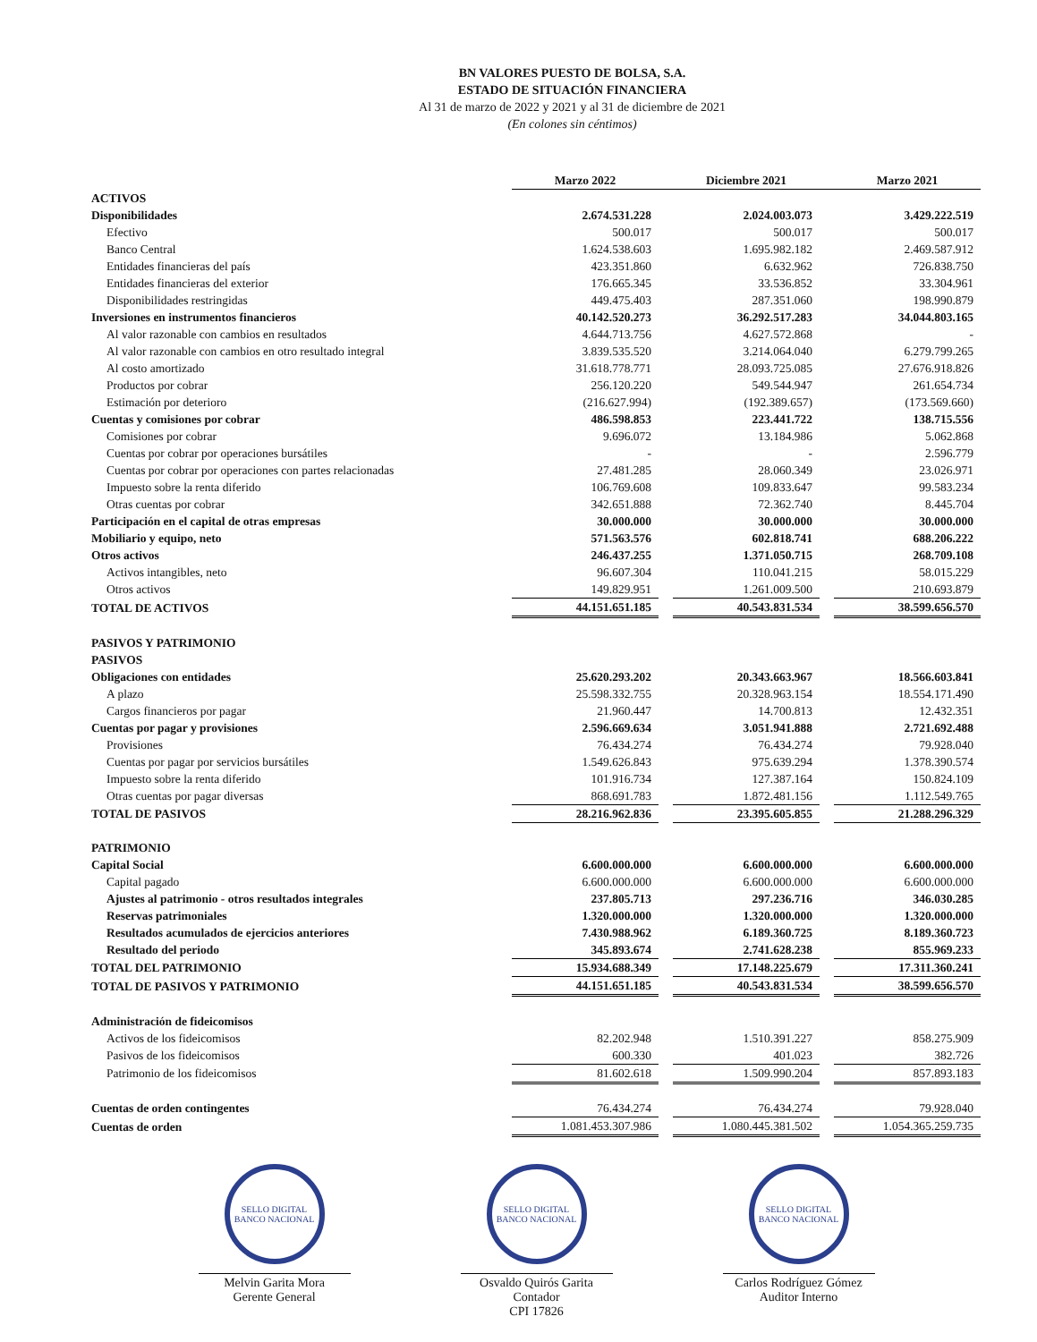BN VALORES PUESTO DE BOLSA, S.A.
ESTADO DE SITUACIÓN FINANCIERA
Al 31 de marzo de 2022 y 2021 y al 31 de diciembre de 2021
(En colones sin céntimos)
| | Marzo 2022 | | Diciembre 2021 | | Marzo 2021 |
| ACTIVOS | | | | | |
| Disponibilidades | 2.674.531.228 | | 2.024.003.073 | | 3.429.222.519 |
| Efectivo | 500.017 | | 500.017 | | 500.017 |
| Banco Central | 1.624.538.603 | | 1.695.982.182 | | 2.469.587.912 |
| Entidades financieras del país | 423.351.860 | | 6.632.962 | | 726.838.750 |
| Entidades financieras del exterior | 176.665.345 | | 33.536.852 | | 33.304.961 |
| Disponibilidades restringidas | 449.475.403 | | 287.351.060 | | 198.990.879 |
| Inversiones en instrumentos financieros | 40.142.520.273 | | 36.292.517.283 | | 34.044.803.165 |
| Al valor razonable con cambios en resultados | 4.644.713.756 | | 4.627.572.868 | | - |
| Al valor razonable con cambios en otro resultado integral | 3.839.535.520 | | 3.214.064.040 | | 6.279.799.265 |
| Al costo amortizado | 31.618.778.771 | | 28.093.725.085 | | 27.676.918.826 |
| Productos por cobrar | 256.120.220 | | 549.544.947 | | 261.654.734 |
| Estimación por deterioro | (216.627.994) | | (192.389.657) | | (173.569.660) |
| Cuentas y comisiones por cobrar | 486.598.853 | | 223.441.722 | | 138.715.556 |
| Comisiones por cobrar | 9.696.072 | | 13.184.986 | | 5.062.868 |
| Cuentas por cobrar por operaciones bursátiles | - | | - | | 2.596.779 |
| Cuentas por cobrar por operaciones con partes relacionadas | 27.481.285 | | 28.060.349 | | 23.026.971 |
| Impuesto sobre la renta diferido | 106.769.608 | | 109.833.647 | | 99.583.234 |
| Otras cuentas por cobrar | 342.651.888 | | 72.362.740 | | 8.445.704 |
| Participación en el capital de otras empresas | 30.000.000 | | 30.000.000 | | 30.000.000 |
| Mobiliario y equipo, neto | 571.563.576 | | 602.818.741 | | 688.206.222 |
| Otros activos | 246.437.255 | | 1.371.050.715 | | 268.709.108 |
| Activos intangibles, neto | 96.607.304 | | 110.041.215 | | 58.015.229 |
| Otros activos | 149.829.951 | | 1.261.009.500 | | 210.693.879 |
| TOTAL DE ACTIVOS | 44.151.651.185 | | 40.543.831.534 | | 38.599.656.570 |
| PASIVOS Y PATRIMONIO | | | | | |
| PASIVOS | | | | | |
| Obligaciones con entidades | 25.620.293.202 | | 20.343.663.967 | | 18.566.603.841 |
| A plazo | 25.598.332.755 | | 20.328.963.154 | | 18.554.171.490 |
| Cargos financieros por pagar | 21.960.447 | | 14.700.813 | | 12.432.351 |
| Cuentas por pagar y provisiones | 2.596.669.634 | | 3.051.941.888 | | 2.721.692.488 |
| Provisiones | 76.434.274 | | 76.434.274 | | 79.928.040 |
| Cuentas por pagar por servicios bursátiles | 1.549.626.843 | | 975.639.294 | | 1.378.390.574 |
| Impuesto sobre la renta diferido | 101.916.734 | | 127.387.164 | | 150.824.109 |
| Otras cuentas por pagar diversas | 868.691.783 | | 1.872.481.156 | | 1.112.549.765 |
| TOTAL DE PASIVOS | 28.216.962.836 | | 23.395.605.855 | | 21.288.296.329 |
| PATRIMONIO | | | | | |
| Capital Social | 6.600.000.000 | | 6.600.000.000 | | 6.600.000.000 |
| Capital pagado | 6.600.000.000 | | 6.600.000.000 | | 6.600.000.000 |
| Ajustes al patrimonio - otros resultados integrales | 237.805.713 | | 297.236.716 | | 346.030.285 |
| Reservas patrimoniales | 1.320.000.000 | | 1.320.000.000 | | 1.320.000.000 |
| Resultados acumulados de ejercicios anteriores | 7.430.988.962 | | 6.189.360.725 | | 8.189.360.723 |
| Resultado del periodo | 345.893.674 | | 2.741.628.238 | | 855.969.233 |
| TOTAL DEL PATRIMONIO | 15.934.688.349 | | 17.148.225.679 | | 17.311.360.241 |
| TOTAL DE PASIVOS Y PATRIMONIO | 44.151.651.185 | | 40.543.831.534 | | 38.599.656.570 |
| Administración de fideicomisos | | | | | |
| Activos de los fideicomisos | 82.202.948 | | 1.510.391.227 | | 858.275.909 |
| Pasivos de los fideicomisos | 600.330 | | 401.023 | | 382.726 |
| Patrimonio de los fideicomisos | 81.602.618 | | 1.509.990.204 | | 857.893.183 |
| Cuentas de orden contingentes | 76.434.274 | | 76.434.274 | | 79.928.040 |
| Cuentas de orden | 1.081.453.307.986 | | 1.080.445.381.502 | | 1.054.365.259.735 |
SELLO DIGITAL
BANCO NACIONAL
Melvin Garita Mora
Gerente General
SELLO DIGITAL
BANCO NACIONAL
Osvaldo Quirós Garita
Contador
CPI 17826
SELLO DIGITAL
BANCO NACIONAL
Carlos Rodríguez Gómez
Auditor Interno